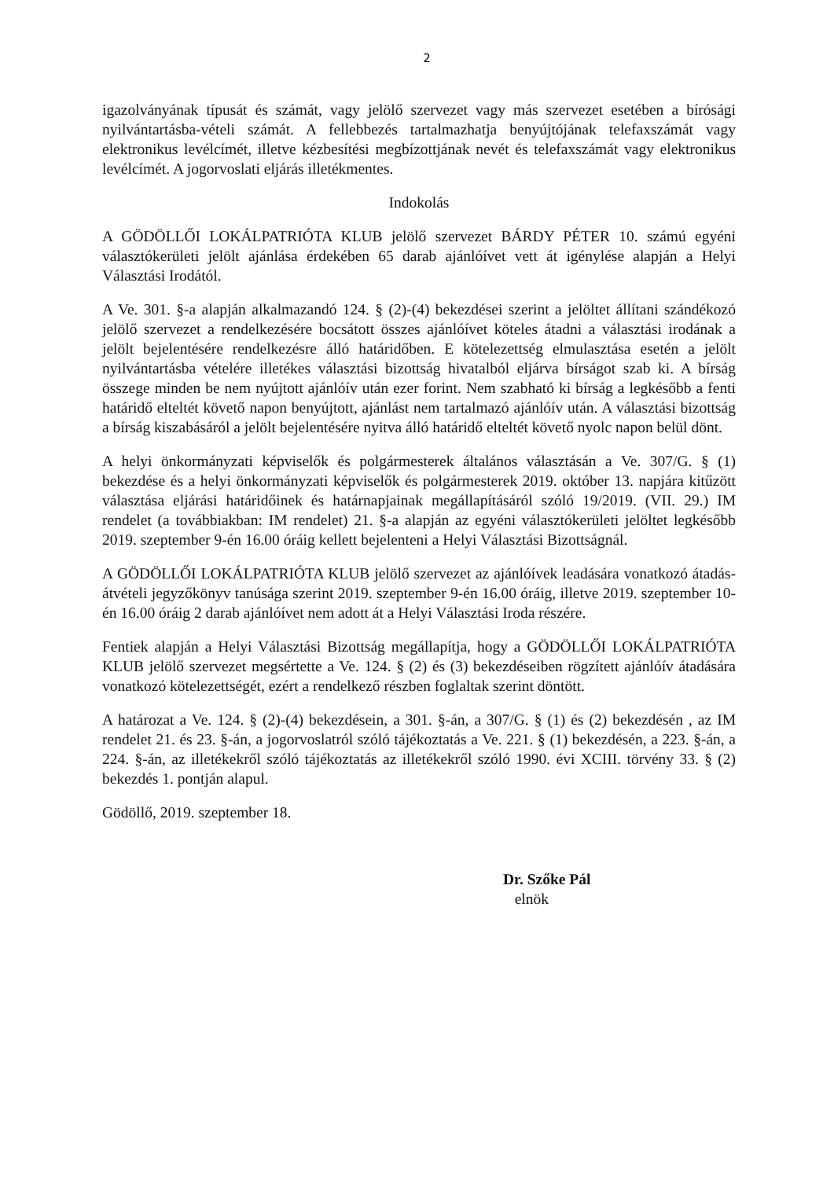2
igazolványának típusát és számát, vagy jelölő szervezet vagy más szervezet esetében a bírósági nyilvántartásba-vételi számát. A fellebbezés tartalmazhatja benyújtójának telefaxszámát vagy elektronikus levélcímét, illetve kézbesítési megbízottjának nevét és telefaxszámát vagy elektronikus levélcímét. A jogorvoslati eljárás illetékmentes.
Indokolás
A GÖDÖLLŐI LOKÁLPATRIÓTA KLUB jelölő szervezet BÁRDY PÉTER 10. számú egyéni választókerületi jelölt ajánlása érdekében 65 darab ajánlóívet vett át igénylése alapján a Helyi Választási Irodától.
A Ve. 301. §-a alapján alkalmazandó 124. § (2)-(4) bekezdései szerint a jelöltet állítani szándékozó jelölő szervezet a rendelkezésére bocsátott összes ajánlóívet köteles átadni a választási irodának a jelölt bejelentésére rendelkezésre álló határidőben. E kötelezettség elmulasztása esetén a jelölt nyilvántartásba vételére illetékes választási bizottság hivatalból eljárva bírságot szab ki. A bírság összege minden be nem nyújtott ajánlóív után ezer forint. Nem szabható ki bírság a legkésőbb a fenti határidő elteltét követő napon benyújtott, ajánlást nem tartalmazó ajánlóív után. A választási bizottság a bírság kiszabásáról a jelölt bejelentésére nyitva álló határidő elteltét követő nyolc napon belül dönt.
A helyi önkormányzati képviselők és polgármesterek általános választásán a Ve. 307/G. § (1) bekezdése és a helyi önkormányzati képviselők és polgármesterek 2019. október 13. napjára kitűzött választása eljárási határidőinek és határnapjainak megállapításáról szóló 19/2019. (VII. 29.) IM rendelet (a továbbiakban: IM rendelet) 21. §-a alapján az egyéni választókerületi jelöltet legkésőbb 2019. szeptember 9-én 16.00 óráig kellett bejelenteni a Helyi Választási Bizottságnál.
A GÖDÖLLŐI LOKÁLPATRIÓTA KLUB jelölő szervezet az ajánlóívek leadására vonatkozó átadás-átvételi jegyzőkönyv tanúsága szerint 2019. szeptember 9-én 16.00 óráig, illetve 2019. szeptember 10-én 16.00 óráig 2 darab ajánlóívet nem adott át a Helyi Választási Iroda részére.
Fentiek alapján a Helyi Választási Bizottság megállapítja, hogy a GÖDÖLLŐI LOKÁLPATRIÓTA KLUB jelölő szervezet megsértette a Ve. 124. § (2) és (3) bekezdéseiben rögzített ajánlóív átadására vonatkozó kötelezettségét, ezért a rendelkező részben foglaltak szerint döntött.
A határozat a Ve. 124. § (2)-(4) bekezdésein, a 301. §-án, a 307/G. § (1) és (2) bekezdésén , az IM rendelet 21. és 23. §-án, a jogorvoslatról szóló tájékoztatás a Ve. 221. § (1) bekezdésén, a 223. §-án, a 224. §-án, az illetékekről szóló tájékoztatás az illetékekről szóló 1990. évi XCIII. törvény 33. § (2) bekezdés 1. pontján alapul.
Gödöllő, 2019. szeptember 18.
Dr. Szőke Pál
elnök